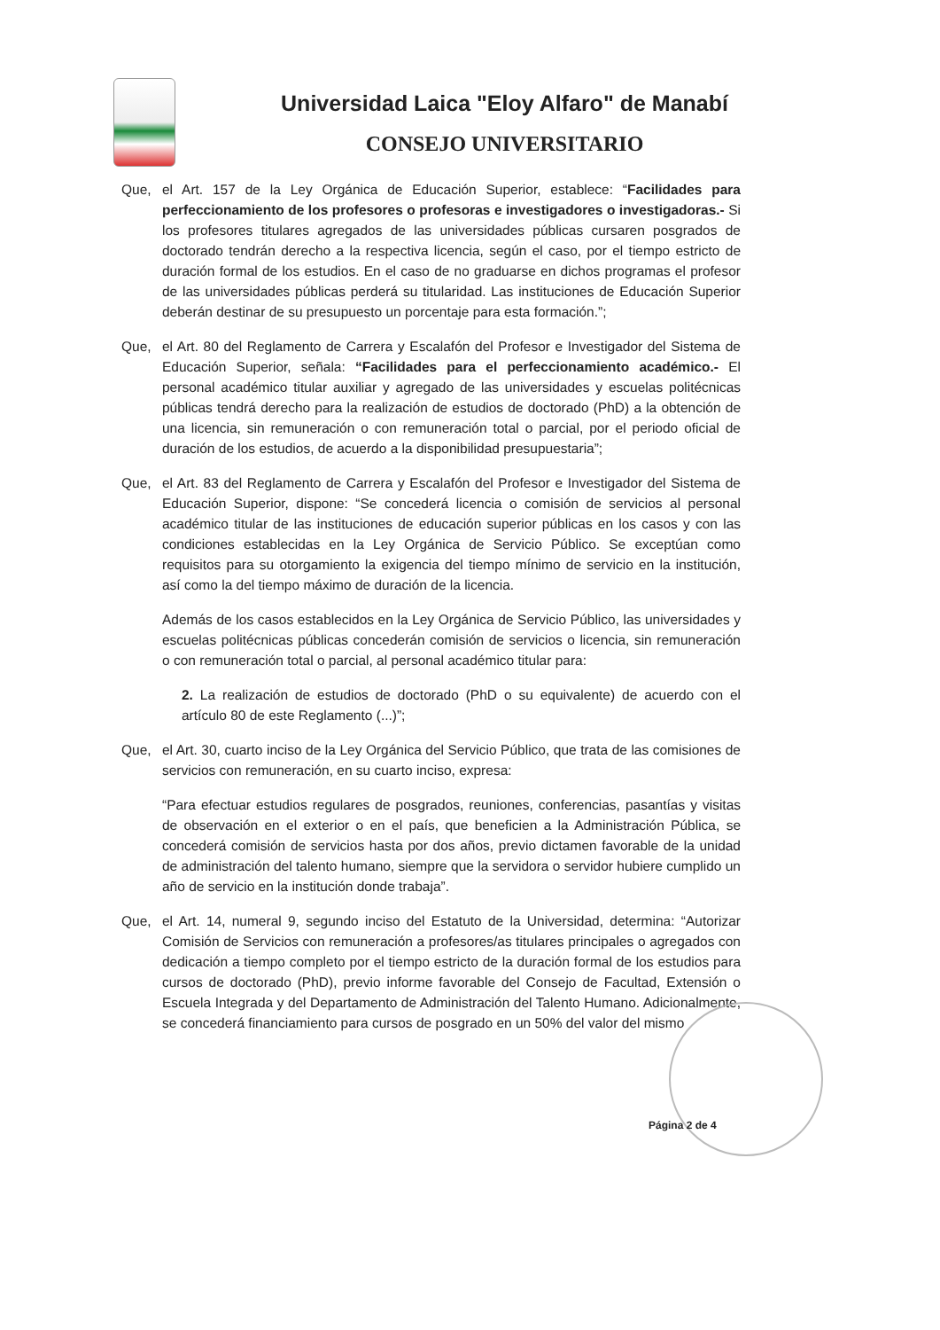Universidad Laica "Eloy Alfaro" de Manabí
CONSEJO UNIVERSITARIO
Que, el Art. 157 de la Ley Orgánica de Educación Superior, establece: “Facilidades para perfeccionamiento de los profesores o profesoras e investigadores o investigadoras.- Si los profesores titulares agregados de las universidades públicas cursaren posgrados de doctorado tendrán derecho a la respectiva licencia, según el caso, por el tiempo estricto de duración formal de los estudios. En el caso de no graduarse en dichos programas el profesor de las universidades públicas perderá su titularidad. Las instituciones de Educación Superior deberán destinar de su presupuesto un porcentaje para esta formación.”;
Que, el Art. 80 del Reglamento de Carrera y Escalafón del Profesor e Investigador del Sistema de Educación Superior, señala: “Facilidades para el perfeccionamiento académico.- El personal académico titular auxiliar y agregado de las universidades y escuelas politécnicas públicas tendrá derecho para la realización de estudios de doctorado (PhD) a la obtención de una licencia, sin remuneración o con remuneración total o parcial, por el periodo oficial de duración de los estudios, de acuerdo a la disponibilidad presupuestaria”;
Que, el Art. 83 del Reglamento de Carrera y Escalafón del Profesor e Investigador del Sistema de Educación Superior, dispone: “Se concederá licencia o comisión de servicios al personal académico titular de las instituciones de educación superior públicas en los casos y con las condiciones establecidas en la Ley Orgánica de Servicio Público. Se exceptúan como requisitos para su otorgamiento la exigencia del tiempo mínimo de servicio en la institución, así como la del tiempo máximo de duración de la licencia.
Además de los casos establecidos en la Ley Orgánica de Servicio Público, las universidades y escuelas politécnicas públicas concederán comisión de servicios o licencia, sin remuneración o con remuneración total o parcial, al personal académico titular para:
2. La realización de estudios de doctorado (PhD o su equivalente) de acuerdo con el artículo 80 de este Reglamento (...)”;
Que, el Art. 30, cuarto inciso de la Ley Orgánica del Servicio Público, que trata de las comisiones de servicios con remuneración, en su cuarto inciso, expresa:
“Para efectuar estudios regulares de posgrados, reuniones, conferencias, pasantías y visitas de observación en el exterior o en el país, que beneficien a la Administración Pública, se concederá comisión de servicios hasta por dos años, previo dictamen favorable de la unidad de administración del talento humano, siempre que la servidora o servidor hubiere cumplido un año de servicio en la institución donde trabaja”.
Que, el Art. 14, numeral 9, segundo inciso del Estatuto de la Universidad, determina: “Autorizar Comisión de Servicios con remuneración a profesores/as titulares principales o agregados con dedicación a tiempo completo por el tiempo estricto de la duración formal de los estudios para cursos de doctorado (PhD), previo informe favorable del Consejo de Facultad, Extensión o Escuela Integrada y del Departamento de Administración del Talento Humano. Adicionalmente, se concederá financiamiento para cursos de posgrado en un 50% del valor del mismo
Página 2 de 4